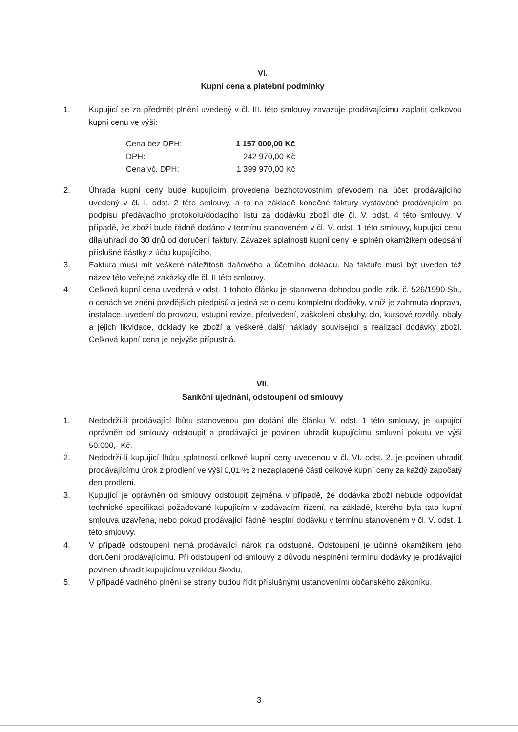VI.
Kupní cena a platební podmínky
1. Kupující se za předmět plnění uvedený v čl. III. této smlouvy zavazuje prodávajícímu zaplatit celkovou kupní cenu ve výši:
| Cena bez DPH: | 1 157 000,00 Kč |
| DPH: | 242 970,00 Kč |
| Cena vč. DPH: | 1 399 970,00 Kč |
2. Úhrada kupní ceny bude kupujícím provedena bezhotovostním převodem na účet prodávajícího uvedený v čl. I. odst. 2 této smlouvy, a to na základě konečné faktury vystavené prodávajícím po podpisu předávacího protokolu/dodacího listu za dodávku zboží dle čl. V. odst. 4 této smlouvy. V případě, že zboží bude řádně dodáno v termínu stanoveném v čl. V. odst. 1 této smlouvy, kupující cenu díla uhradí do 30 dnů od doručení faktury. Závazek splatnosti kupní ceny je splněn okamžikem odepsání příslušné částky z účtu kupujícího.
3. Faktura musí mít veškeré náležitosti daňového a účetního dokladu. Na faktuře musí být uveden též název této veřejné zakázky dle čl. II této smlouvy.
4. Celková kupní cena uvedená v odst. 1 tohoto článku je stanovena dohodou podle zák. č. 526/1990 Sb., o cenách ve znění pozdějších předpisů a jedná se o cenu kompletní dodávky, v níž je zahrnuta doprava, instalace, uvedení do provozu, vstupní revize, předvedení, zaškolení obsluhy, clo, kursové rozdíly, obaly a jejich likvidace, doklady ke zboží a veškeré další náklady související s realizací dodávky zboží. Celková kupní cena je nejvýše přípustná.
VII.
Sankční ujednání, odstoupení od smlouvy
1. Nedodrží-li prodávající lhůtu stanovenou pro dodání dle článku V. odst. 1 této smlouvy, je kupující oprávněn od smlouvy odstoupit a prodávající je povinen uhradit kupujícímu smluvní pokutu ve výši 50.000,- Kč.
2. Nedodrží-li kupující lhůtu splatnosti celkové kupní ceny uvedenou v čl. VI. odst. 2, je povinen uhradit prodávajícímu úrok z prodlení ve výši 0,01 % z nezaplacené části celkové kupní ceny za každý započatý den prodlení.
3. Kupující je oprávněn od smlouvy odstoupit zejména v případě, že dodávka zboží nebude odpovídat technické specifikaci požadované kupujícím v zadávacím řízení, na základě, kterého byla tato kupní smlouva uzavřena, nebo pokud prodávající řádně nesplní dodávku v termínu stanoveném v čl. V. odst. 1 této smlouvy.
4. V případě odstoupení nemá prodávající nárok na odstupné. Odstoupení je účinné okamžikem jeho doručení prodávajícímu. Při odstoupení od smlouvy z důvodu nesplnění termínu dodávky je prodávající povinen uhradit kupujícímu vzniklou škodu.
5. V případě vadného plnění se strany budou řídit příslušnými ustanoveními občanského zákoníku.
3